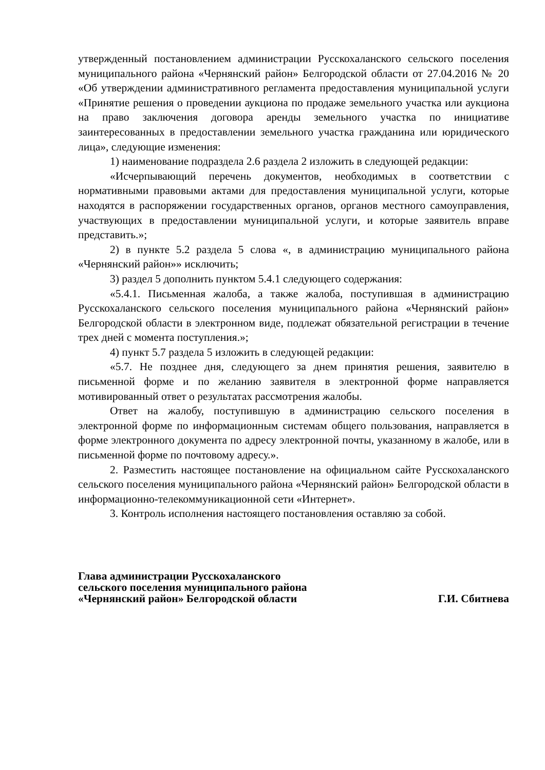утвержденный постановлением администрации Русскохаланского сельского поселения муниципального района «Чернянский район» Белгородской области от 27.04.2016 № 20 «Об утверждении административного регламента предоставления муниципальной услуги «Принятие решения о проведении аукциона по продаже земельного участка или аукциона на право заключения договора аренды земельного участка по инициативе заинтересованных в предоставлении земельного участка гражданина или юридического лица», следующие изменения:
1) наименование подраздела 2.6 раздела 2 изложить в следующей редакции:
«Исчерпывающий перечень документов, необходимых в соответствии с нормативными правовыми актами для предоставления муниципальной услуги, которые находятся в распоряжении государственных органов, органов местного самоуправления, участвующих в предоставлении муниципальной услуги, и которые заявитель вправе представить.»;
2) в пункте 5.2 раздела 5 слова «, в администрацию муниципального района «Чернянский район»» исключить;
3) раздел 5 дополнить пунктом 5.4.1 следующего содержания:
«5.4.1. Письменная жалоба, а также жалоба, поступившая в администрацию Русскохаланского сельского поселения муниципального района «Чернянский район» Белгородской области в электронном виде, подлежат обязательной регистрации в течение трех дней с момента поступления.»;
4) пункт 5.7 раздела 5 изложить в следующей редакции:
«5.7. Не позднее дня, следующего за днем принятия решения, заявителю в письменной форме и по желанию заявителя в электронной форме направляется мотивированный ответ о результатах рассмотрения жалобы.
Ответ на жалобу, поступившую в администрацию сельского поселения в электронной форме по информационным системам общего пользования, направляется в форме электронного документа по адресу электронной почты, указанному в жалобе, или в письменной форме по почтовому адресу.».
2. Разместить настоящее постановление на официальном сайте Русскохаланского сельского поселения муниципального района «Чернянский район» Белгородской области в информационно-телекоммуникационной сети «Интернет».
3. Контроль исполнения настоящего постановления оставляю за собой.
Глава администрации Русскохаланского
сельского поселения муниципального района
«Чернянский район» Белгородской области Г.И. Сбитнева